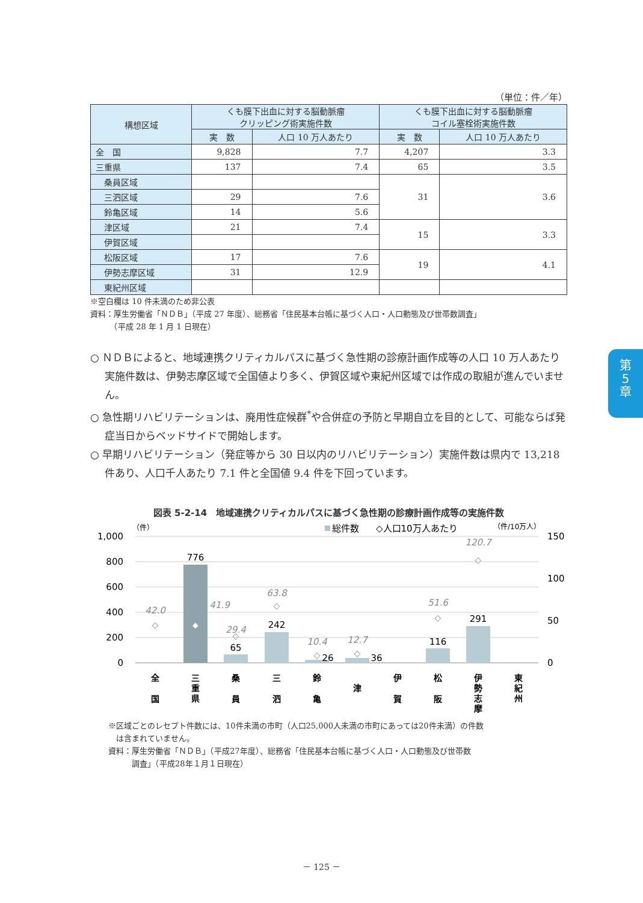第
5
章
（単位：件／年）
| 構想区域 | くも膜下出血に対する脳動脈瘤 クリッピング術実施件数 | | くも膜下出血に対する脳動脈瘤 コイル塞栓術実施件数 | |
| --- | --- | --- | --- | --- |
| | 実 数 | 人口 10 万人あたり | 実 数 | 人口 10 万人あたり |
| 全 国 | 9,828 | 7.7 | 4,207 | 3.3 |
| 三重県 | 137 | 7.4 | 65 | 3.5 |
| 桑員区域 | | | 31 | 3.6 |
| 三泗区域 | 29 | 7.6 | | |
| 鈴亀区域 | 14 | 5.6 | | |
| 津区域 | 21 | 7.4 | 15 | 3.3 |
| 伊賀区域 | | | | |
| 松阪区域 | 17 | 7.6 | 19 | 4.1 |
| 伊勢志摩区域 | 31 | 12.9 | | |
| 東紀州区域 | | | | |
※空白欄は 10 件未満のため非公表
資料：厚生労働省「ＮＤＢ」（平成 27 年度）、総務省「住民基本台帳に基づく人口・人口動態及び世帯数調査」
　　　（平成 28 年 1 月 1 日現在）
○ ＮＤＢによると、地域連携クリティカルパスに基づく急性期の診療計画作成等の人口 10 万人あたり実施件数は、伊勢志摩区域で全国値より多く、伊賀区域や東紀州区域では作成の取組が進んでいません。
○ 急性期リハビリテーションは、廃用性症候群<sup>*</sup>や合併症の予防と早期自立を目的として、可能ならば発症当日からベッドサイドで開始します。
○ 早期リハビリテーション（発症等から 30 日以内のリハビリテーション）実施件数は県内で 13,218 件あり、人口千人あたり 7.1 件と全国値 9.4 件を下回っています。
図表 5-2-14　地域連携クリティカルパスに基づく急性期の診療計画作成等の実施件数
（件）
総件数
◇人口10万人あたり
（件/10万人）
1,000
800
600
400
200
0
150
100
50
0
776
65
242
26
36
116
291
42.0
41.9
29.4
63.8
10.4
12.7
51.6
120.7
◇
◆
◇
◇
◇
◇
◇
◇
全
国
三
重
県
桑
員
三
泗
鈴
亀
津
伊
賀
松
阪
伊
勢
志
摩
東
紀
州
※区域ごとのレセプト件数には、10件未満の市町（人口25,000人未満の市町にあっては20件未満）の件数
　は含まれていません。
資料：厚生労働省「ＮＤＢ」（平成27年度）、総務省「住民基本台帳に基づく人口・人口動態及び世帯数
　　　調査」（平成28年１月１日現在）
－ 125 －